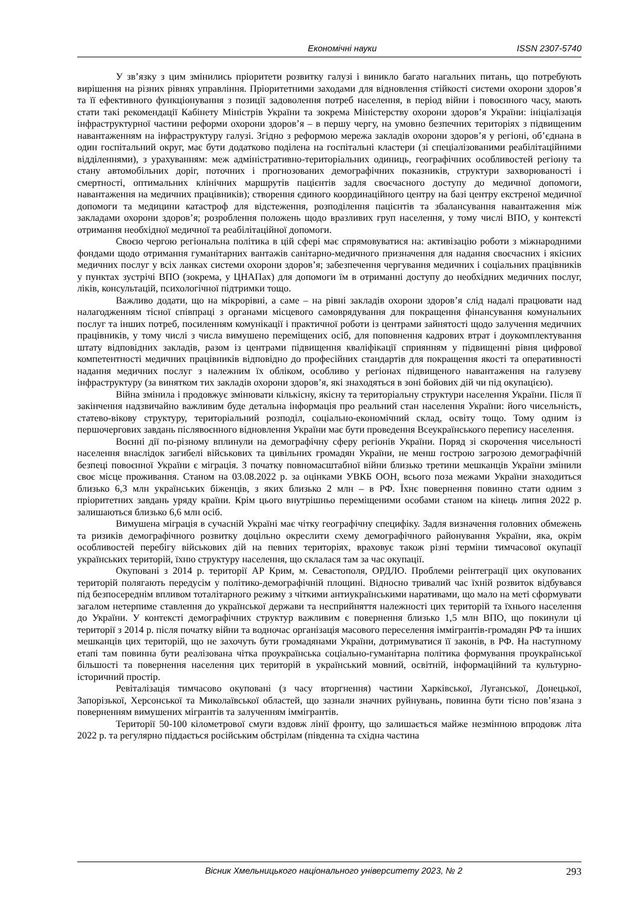Економічні науки ISSN 2307-5740
У зв’язку з цим змінились пріоритети розвитку галузі і виникло багато нагальних питань, що потребують вирішення на різних рівнях управління. Пріоритетними заходами для відновлення стійкості системи охорони здоров’я та її ефективного функціонування з позиції задоволення потреб населення, в період війни і повоєнного часу, мають стати такі рекомендації Кабінету Міністрів України та зокрема Міністерству охорони здоров’я України: ініціалізація інфраструктурної частини реформи охорони здоров’я – в першу чергу, на умовно безпечних територіях з підвищеним навантаженням на інфраструктуру галузі. Згідно з реформою мережа закладів охорони здоров’я у регіоні, об’єднана в один госпітальний округ, має бути додатково поділена на госпітальні кластери (зі спеціалізованими реабілітаційними відділеннями), з урахуванням: меж адміністративно-територіальних одиниць, географічних особливостей регіону та стану автомобільних доріг, поточних і прогнозованих демографічних показників, структури захворюваності і смертності, оптимальних клінічних маршрутів пацієнтів задля своєчасного доступу до медичної допомоги, навантаження на медичних працівників); створення єдиного координаційного центру на базі центру екстреної медичної допомоги та медицини катастроф для відстеження, розподілення пацієнтів та збалансування навантаження між закладами охорони здоров’я; розроблення положень щодо вразливих груп населення, у тому числі ВПО, у контексті отримання необхідної медичної та реабілітаційної допомоги.
Своєю чергою регіональна політика в цій сфері має спрямовуватися на: активізацію роботи з міжнародними фондами щодо отримання гуманітарних вантажів санітарно-медичного призначення для надання своєчасних і якісних медичних послуг у всіх ланках системи охорони здоров’я; забезпечення чергування медичних і соціальних працівників у пунктах зустрічі ВПО (зокрема, у ЦНАПах) для допомоги їм в отриманні доступу до необхідних медичних послуг, ліків, консультацій, психологічної підтримки тощо.
Важливо додати, що на мікрорівні, а саме – на рівні закладів охорони здоров’я слід надалі працювати над налагодженням тісної співпраці з органами місцевого самоврядування для покращення фінансування комунальних послуг та інших потреб, посиленням комунікації і практичної роботи із центрами зайнятості щодо залучення медичних працівників, у тому числі з числа вимушено переміщених осіб, для поповнення кадрових втрат і доукомплектування штату відповідних закладів, разом із центрами підвищення кваліфікації сприянням у підвищенні рівня цифрової компетентності медичних працівників відповідно до професійних стандартів для покращення якості та оперативності надання медичних послуг з належним їх обліком, особливо у регіонах підвищеного навантаження на галузеву інфраструктуру (за винятком тих закладів охорони здоров’я, які знаходяться в зоні бойових дій чи під окупацією).
Війна змінила і продовжує змінювати кількісну, якісну та територіальну структури населення України. Після її закінчення надзвичайно важливим буде детальна інформація про реальний стан населення України: його чисельність, статево-вікову структуру, територіальний розподіл, соціально-економічний склад, освіту тощо. Тому одним із першочергових завдань післявоєнного відновлення України має бути проведення Всеукраїнського перепису населення.
Воєнні дії по-різному вплинули на демографічну сферу регіонів України. Поряд зі скорочення чисельності населення внаслідок загибелі військових та цивільних громадян України, не менш гострою загрозою демографічній безпеці повоєнної України є міграція. З початку повномасштабної війни близько третини мешканців України змінили своє місце проживання. Станом на 03.08.2022 р. за оцінками УВКБ ООН, всього поза межами України знаходиться близько 6,3 млн українських біженців, з яких близько 2 млн – в РФ. Їхнє повернення повинно стати одним з пріоритетних завдань уряду країни. Крім цього внутрішньо переміщеними особами станом на кінець липня 2022 р. залишаються близько 6,6 млн осіб.
Вимушена міграція в сучасній Україні має чітку географічну специфіку. Задля визначення головних обмежень та ризиків демографічного розвитку доцільно окреслити схему демографічного районування України, яка, окрім особливостей перебігу військових дій на певних територіях, враховує також різні терміни тимчасової окупації українських територій, їхню структуру населення, що склалася там за час окупації.
Окуповані з 2014 р. території АР Крим, м. Севастополя, ОРДЛО. Проблеми реінтеграції цих окупованих територій полягають передусім у політико-демографічній площині. Відносно тривалий час їхній розвиток відбувався під безпосереднім впливом тоталітарного режиму з чіткими антиукраїнськими наративами, що мало на меті сформувати загалом нетерпиме ставлення до української держави та несприйняття належності цих територій та їхнього населення до України. У контексті демографічних структур важливим є повернення близько 1,5 млн ВПО, що покинули ці території з 2014 р. після початку війни та водночас організація масового переселення іммігрантів-громадян РФ та інших мешканців цих територій, що не захочуть бути громадянами України, дотримуватися її законів, в РФ. На наступному етапі там повинна бути реалізована чітка проукраїнська соціально-гуманітарна політика формування проукраїнської більшості та повернення населення цих територій в український мовний, освітній, інформаційний та культурно-історичний простір.
Ревіталізація тимчасово окуповані (з часу вторгнення) частини Харківської, Луганської, Донецької, Запорізької, Херсонської та Миколаївської областей, що зазнали значних руйнувань, повинна бути тісно пов’язана з поверненням вимушених мігрантів та залученням іммігрантів.
Території 50-100 кілометрової смуги вздовж лінії фронту, що залишається майже незмінною впродовж літа 2022 р. та регулярно піддається російським обстрілам (південна та східна частина
Вісник Хмельницького національного університету 2023, № 2 293